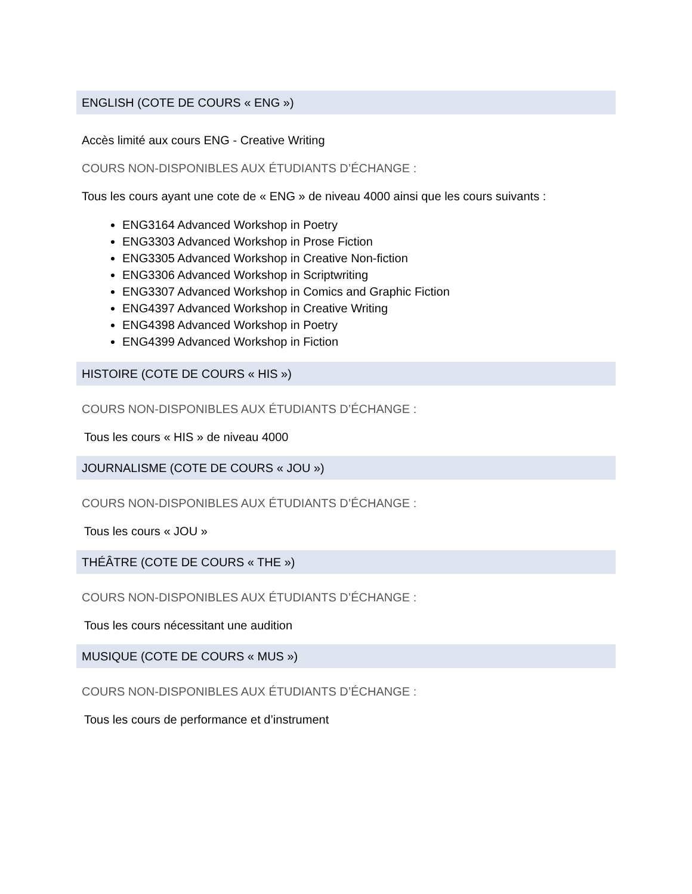ENGLISH (COTE DE COURS « ENG »)
Accès limité aux cours ENG - Creative Writing
COURS NON-DISPONIBLES AUX ÉTUDIANTS D’ÉCHANGE :
Tous les cours ayant une cote de « ENG » de niveau 4000 ainsi que les cours suivants :
ENG3164 Advanced Workshop in Poetry
ENG3303 Advanced Workshop in Prose Fiction
ENG3305 Advanced Workshop in Creative Non-fiction
ENG3306 Advanced Workshop in Scriptwriting
ENG3307 Advanced Workshop in Comics and Graphic Fiction
ENG4397 Advanced Workshop in Creative Writing
ENG4398 Advanced Workshop in Poetry
ENG4399 Advanced Workshop in Fiction
HISTOIRE (COTE DE COURS « HIS »)
COURS NON-DISPONIBLES AUX ÉTUDIANTS D’ÉCHANGE :
Tous les cours « HIS » de niveau 4000
JOURNALISME (COTE DE COURS « JOU »)
COURS NON-DISPONIBLES AUX ÉTUDIANTS D’ÉCHANGE :
Tous les cours « JOU »
THÉÂTRE (COTE DE COURS « THE »)
COURS NON-DISPONIBLES AUX ÉTUDIANTS D’ÉCHANGE :
Tous les cours nécessitant une audition
MUSIQUE (COTE DE COURS « MUS »)
COURS NON-DISPONIBLES AUX ÉTUDIANTS D’ÉCHANGE :
Tous les cours de performance et d’instrument